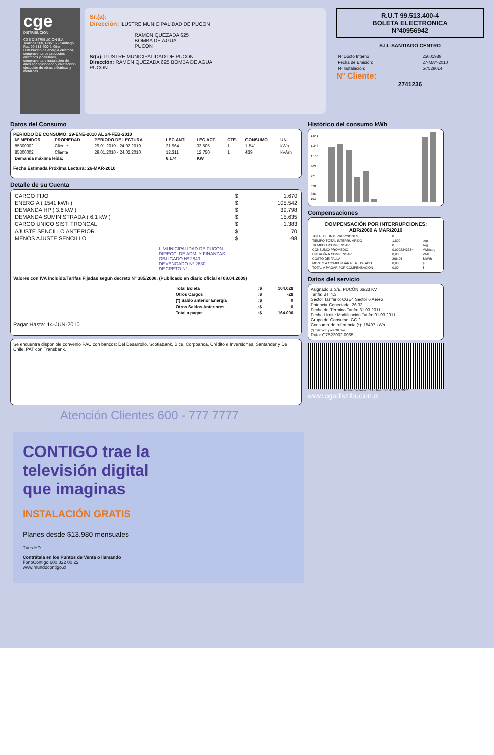cge
DISTRIBUCION
CGE DISTRIBUCIÓN S.A.
Teatinos 280, Piso 16 - Santiago. Rut: 99.513.400-4. Giro Distribución de energía eléctrica, compraventa de productos eléctricos y celulares, compraventa e instalación de aires acondicionado y calefacción, ejecución de obras eléctricas y metálicas.
Sr.(a):
Dirección: ILUSTRE MUNICIPALIDAD DE PUCON
RAMON QUEZADA 625
BOMBA DE AGUA
PUCON
Sr(a): ILUSTRE MUNICIPALIDAD DE PUCON
Dirección: RAMON QUEZADA 625 BOMBA DE AGUA
PUCON
R.U.T 99.513.400-4
BOLETA ELECTRONICA
Nº40956942
S.I.I.-SANTIAGO CENTRO
| Nº Docto Interno : | 25001989 |
| Fecha de Emisión: | 27-MAY-2010 |
| Nº Instalación: | G7529014 |
Nº Cliente:
2741236
Datos del Consumo
PERIODO DE CONSUMO: 29-ENE-2010 AL 24-FEB-2010
| Nº MEDIDOR | PROPIEDAD | PERIODO DE LECTURA | LEC.ANT. | LEC.ACT. | CTE. | CONSUMO | UN. |
| --- | --- | --- | --- | --- | --- | --- | --- |
| 85300002 | Cliente | 29.01.2010 - 24.02.2010 | 31.964 | 33.505 | 1 | 1.541 | kWh |
| 85300002 | Cliente | 29.01.2010 - 24.02.2010 | 12.311 | 12.750 | 1 | 439 | kVArh |
| Demanda máxima leída: | | | 6,174 | KW | | | |
Fecha Estimada Próxima Lectura: 26-MAR-2010
Detalle de su Cuenta
| CARGO FIJO | $ | 1.670 |
| ENERGIA ( 1541 kWh ) | $ | 105.542 |
| DEMANDA HP ( 3.6 kW ) | $ | 39.798 |
| DEMANDA SUMINISTRADA ( 6.1 kW ) | $ | 15.635 |
| CARGO UNICO SIST. TRONCAL | $ | 1.383 |
| AJUSTE SENCILLO ANTERIOR | $ | 70 |
| MENOS AJUSTE SENCILLO | $ | -98 |
I. MUNICIPALIDAD DE PUCON
DIRECC. DE ADM. Y FINANZAS
OBLIGADO Nº 2843
DEVENGADO Nº 2630
DECRETO Nº
Valores con IVA incluido/Tarifas Fijadas según decreto N° 385/2008. (Publicado en diario oficial el 08.04.2009)
| Total Boleta | :$ | 164.028 |
| --- | --- | --- |
| Otros Cargos | :$ | -28 |
| (*) Saldo anterior Energía | :$ | 0 |
| Otros Saldos Anteriores | :$ | 0 |
| Total a pagar | :$ | 164.000 |
Pagar Hasta: 14-JUN-2010
Se encuentra disponible convenio PAC con bancos: Del Desarrollo, Scotiabank, Bice, Corpbanca, Crédito e Inversiones, Santander y De Chile. PAT con Transbank.
Atención Clientes 600 - 777 7777
Histórico del consumo kWh
1.541
1.348
1.156
963
771
578
385
193
Compensaciones
COMPENSACIÓN POR INTERRUPCIONES:
ABR/2009 A MAR/2010
| TOTAL DE INTERRUPCIONES | 0 | |
| TIEMPO TOTAL INTERRUMPIDO | 1.800 | seg |
| TIEMPO A COMPENSAR | 0 | seg |
| CONSUMO PROMEDIO | 0,0002343534 | kWh/seg |
| ENERGÍA A COMPENSAR | 0,00 | kWh |
| COSTO DE FALLA | 266,06 | $/kWh |
| MONTO A COMPENSAR REAJUSTADO | 0,00 | $ |
| TOTAL A PAGAR POR COMPENSACIÓN | 0,00 | $ |
Datos del servicio
Asignado a S/E: PUCÓN 66/23 KV
Tarifa: BT 4.3
Sector Tarifario: CGE4 Sector 6 Aéreo
Potencia Conectada: 26.33
Fecha de Término Tarifa: 31.03.2011
Fecha Límite Modificación Tarifa: 01.03.2011
Grupo de Consumo: GC 2
Consumo de referencia (*): 15497 kWh
(*) Estimado para 30 días
Ruta: G7522002-0065
Timbre Electrónico S.I.I. Res. 145 de 30/11/2007
www.cgedistribucion.cl
CONTIGO trae la
televisión digital
que imaginas
INSTALACIÓN GRATIS
Planes desde $13.980 mensuales
TVes HD
Contrátala en los Puntos de Venta o llamando
FonoContigo 600 822 00 22
www.mundocontigo.cl